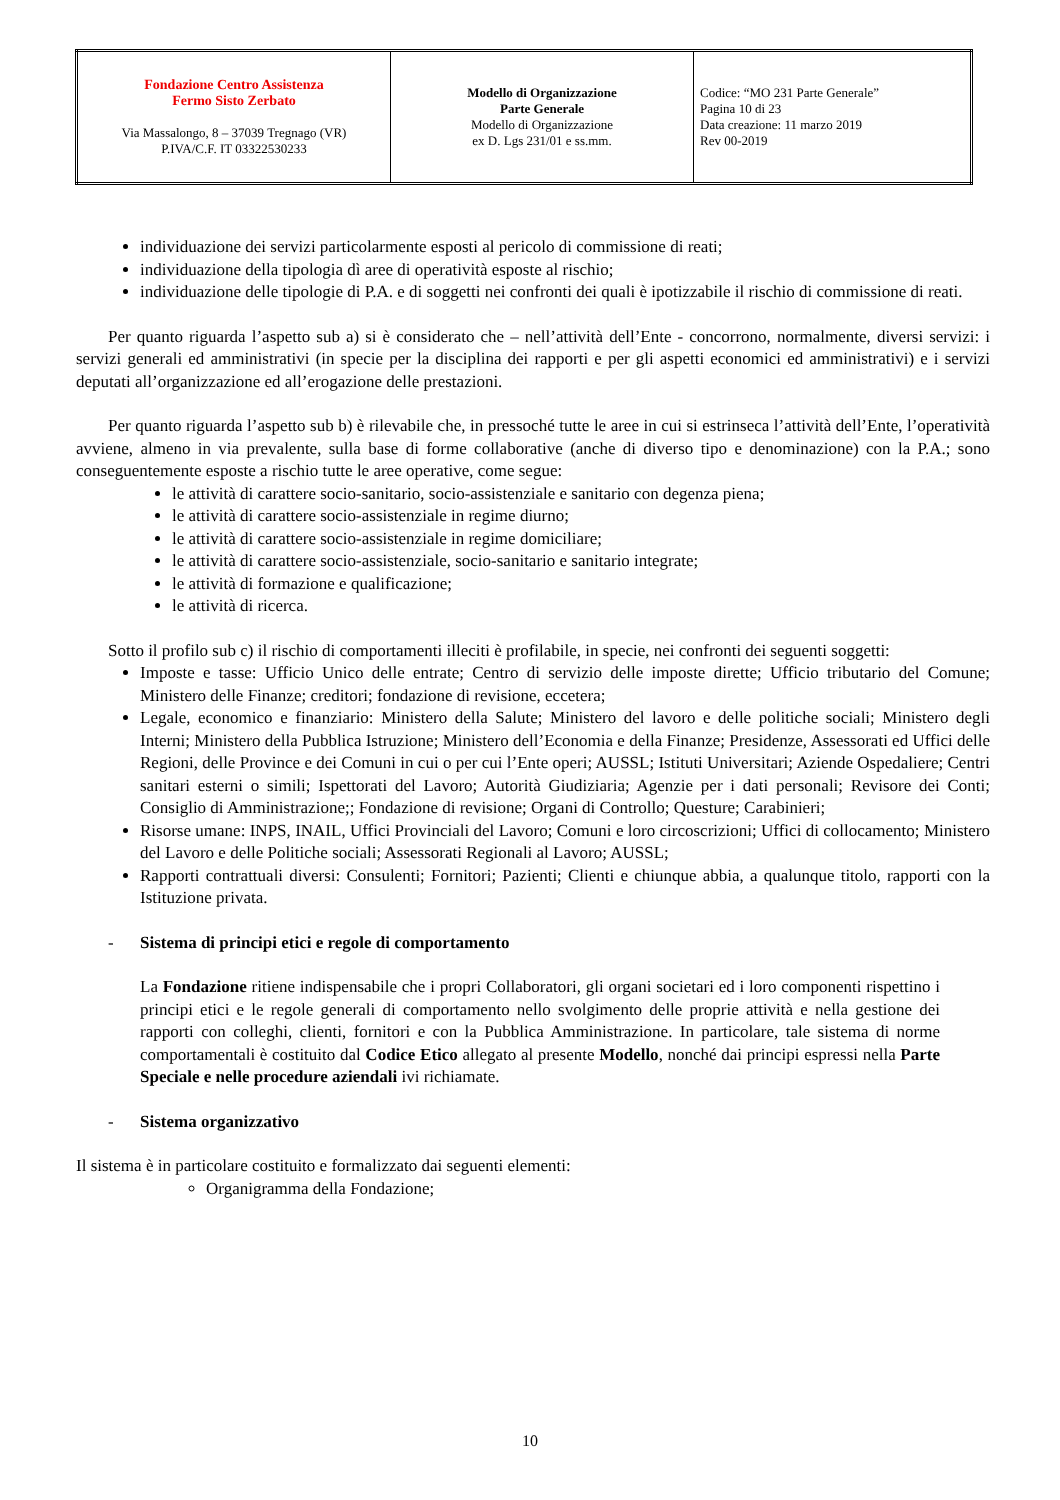| Fondazione Centro Assistenza Fermo Sisto Zerbato Via Massalongo, 8 – 37039 Tregnago (VR) P.IVA/C.F. IT 03322530233 | Modello di Organizzazione Parte Generale Modello di Organizzazione ex D. Lgs 231/01 e ss.mm. | Codice: “MO 231 Parte Generale” Pagina 10 di 23 Data creazione: 11 marzo 2019 Rev 00-2019 |
individuazione dei servizi particolarmente esposti al pericolo di commissione di reati;
individuazione della tipologia dì aree di operatività esposte al rischio;
individuazione delle tipologie di P.A. e di soggetti nei confronti dei quali è ipotizzabile il rischio di commissione di reati.
Per quanto riguarda l’aspetto sub a) si è considerato che – nell’attività dell’Ente - concorrono, normalmente, diversi servizi: i servizi generali ed amministrativi (in specie per la disciplina dei rapporti e per gli aspetti economici ed amministrativi) e i servizi deputati all’organizzazione ed all’erogazione delle prestazioni.
Per quanto riguarda l’aspetto sub b) è rilevabile che, in pressoché tutte le aree in cui si estrinseca l’attività dell’Ente, l’operatività avviene, almeno in via prevalente, sulla base di forme collaborative (anche di diverso tipo e denominazione) con la P.A.; sono conseguentemente esposte a rischio tutte le aree operative, come segue:
le attività di carattere socio-sanitario, socio-assistenziale e sanitario con degenza piena;
le attività di carattere socio-assistenziale in regime diurno;
le attività di carattere socio-assistenziale in regime domiciliare;
le attività di carattere socio-assistenziale, socio-sanitario e sanitario integrate;
le attività di formazione e qualificazione;
le attività di ricerca.
Sotto il profilo sub c) il rischio di comportamenti illeciti è profilabile, in specie, nei confronti dei seguenti soggetti:
Imposte e tasse: Ufficio Unico delle entrate; Centro di servizio delle imposte dirette; Ufficio tributario del Comune; Ministero delle Finanze; creditori; fondazione di revisione, eccetera;
Legale, economico e finanziario: Ministero della Salute; Ministero del lavoro e delle politiche sociali; Ministero degli Interni; Ministero della Pubblica Istruzione; Ministero dell’Economia e della Finanze; Presidenze, Assessorati ed Uffici delle Regioni, delle Province e dei Comuni in cui o per cui l’Ente operi; AUSSL; Istituti Universitari; Aziende Ospedaliere; Centri sanitari esterni o simili; Ispettorati del Lavoro; Autorità Giudiziaria; Agenzie per i dati personali; Revisore dei Conti; Consiglio di Amministrazione;; Fondazione di revisione; Organi di Controllo; Questure; Carabinieri;
Risorse umane: INPS, INAIL, Uffici Provinciali del Lavoro; Comuni e loro circoscrizioni; Uffici di collocamento; Ministero del Lavoro e delle Politiche sociali; Assessorati Regionali al Lavoro; AUSSL;
Rapporti contrattuali diversi: Consulenti; Fornitori; Pazienti; Clienti e chiunque abbia, a qualunque titolo, rapporti con la Istituzione privata.
- Sistema di principi etici e regole di comportamento
La Fondazione ritiene indispensabile che i propri Collaboratori, gli organi societari ed i loro componenti rispettino i principi etici e le regole generali di comportamento nello svolgimento delle proprie attività e nella gestione dei rapporti con colleghi, clienti, fornitori e con la Pubblica Amministrazione. In particolare, tale sistema di norme comportamentali è costituito dal Codice Etico allegato al presente Modello, nonché dai principi espressi nella Parte Speciale e nelle procedure aziendali ivi richiamate.
- Sistema organizzativo
Il sistema è in particolare costituito e formalizzato dai seguenti elementi:
Organigramma della Fondazione;
10